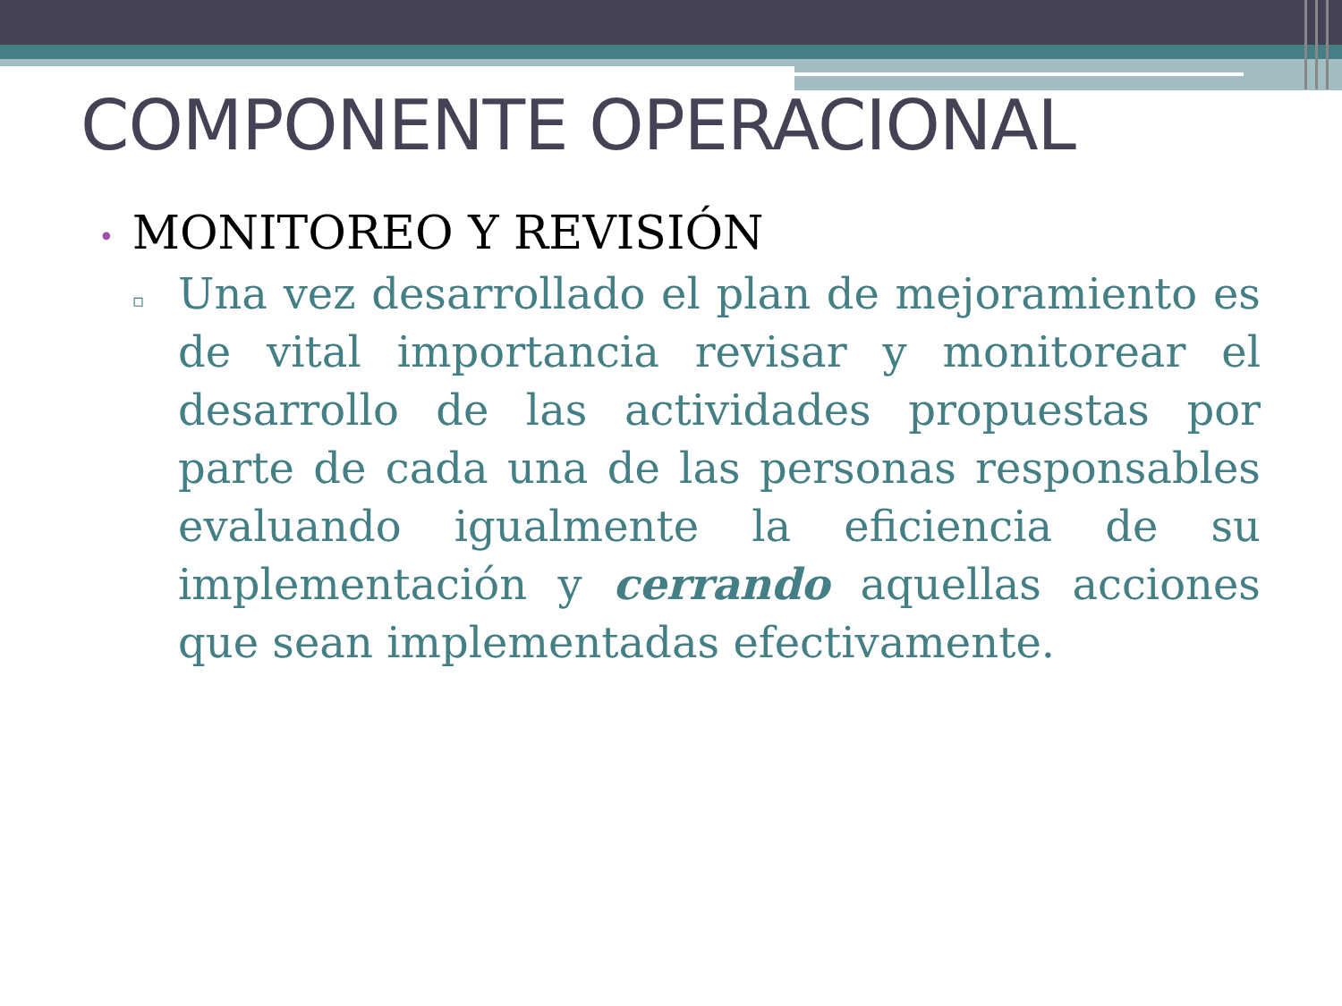COMPONENTE OPERACIONAL
• MONITOREO Y REVISIÓN
▫
Una vez desarrollado el plan de mejoramiento es de vital importancia revisar y monitorear el desarrollo de las actividades propuestas por parte de cada una de las personas responsables evaluando igualmente la eficiencia de su implementación y cerrando aquellas acciones que sean implementadas efectivamente.